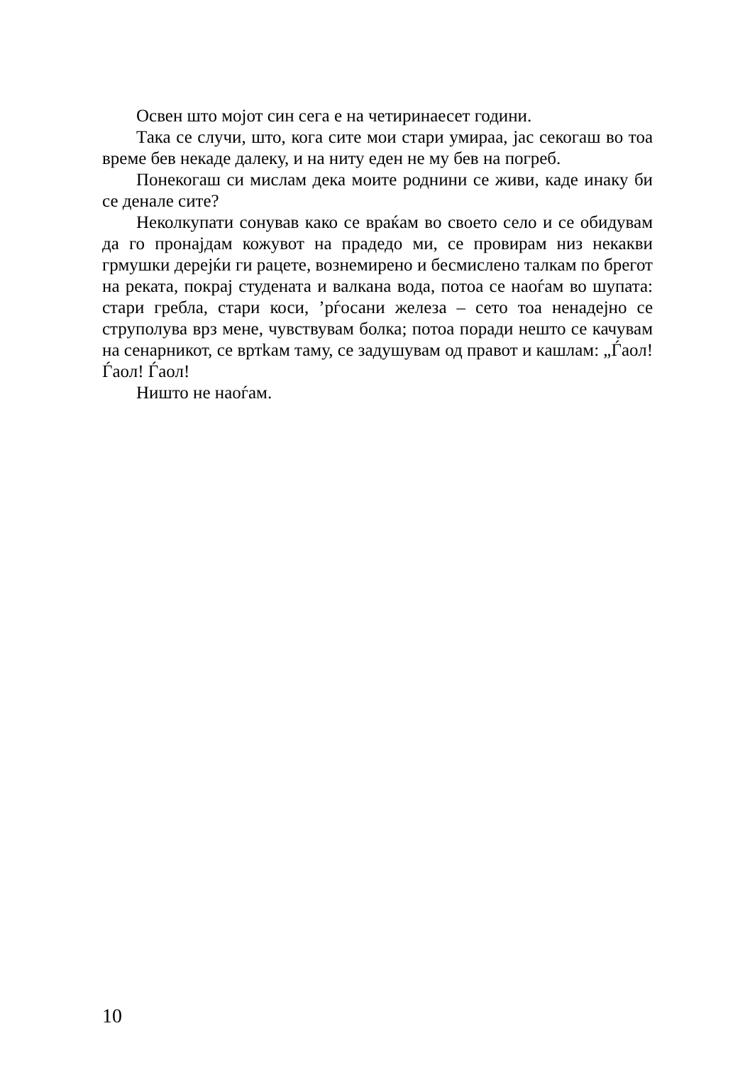Освен што мојот син сега е на четиринаесет години.
Така се случи, што, кога сите мои стари умираа, јас секогаш во тоа време бев некаде далеку, и на ниту еден не му бев на погреб.
Понекогаш си мислам дека моите роднини се живи, каде инаку би се денале сите?
Неколкупати сонував како се враќам во своето село и се обидувам да го пронајдам кожувот на прадедо ми, се провирам низ некакви грмушки дерејќи ги рацете, вознемирено и бесмислено талкам по брегот на реката, покрај студената и валкана вода, потоа се наоѓам во шупата: стари гребла, стари коси, ’рѓосани железа – сето тоа ненадејно се струполува врз мене, чувствувам болка; потоа поради нешто се качувам на сенарникот, се вртkам таму, се задушувам од правот и кашлам: „Ѓаол! Ѓаол! Ѓаол!
Ништо не наоѓам.
10